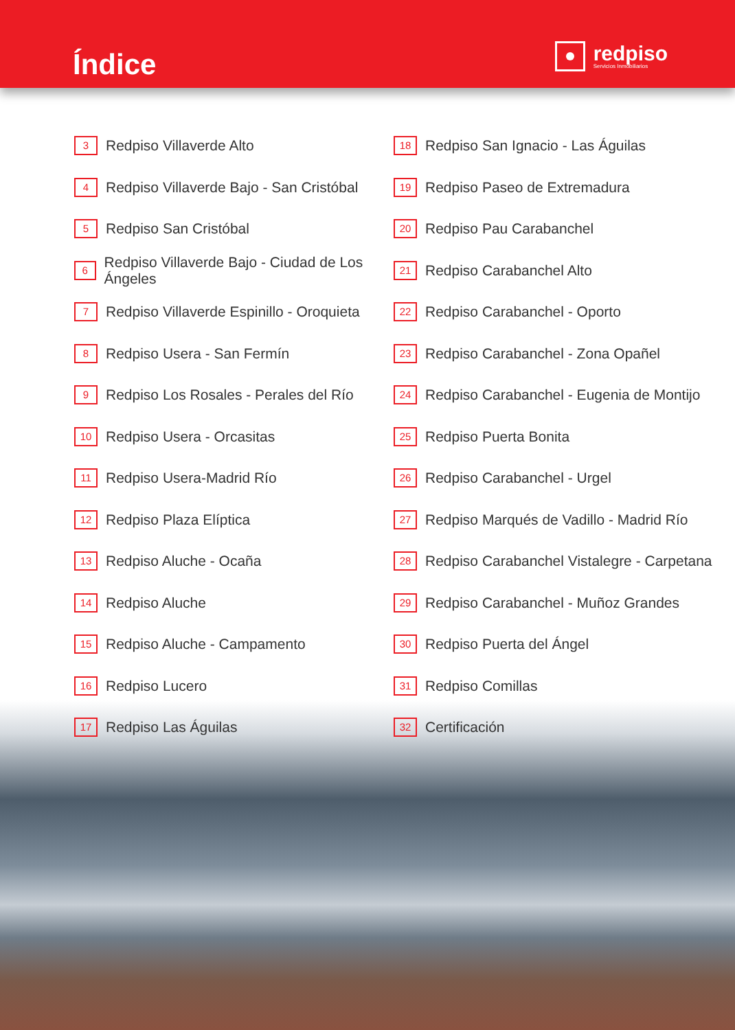Índice
redpiso
Servicios Inmobiliarios
3
Redpiso Villaverde Alto
4
Redpiso Villaverde Bajo - San Cristóbal
5
Redpiso San Cristóbal
6
Redpiso Villaverde Bajo - Ciudad de Los Ángeles
7
Redpiso Villaverde Espinillo - Oroquieta
8
Redpiso Usera - San Fermín
9
Redpiso Los Rosales - Perales del Río
10
Redpiso Usera - Orcasitas
11
Redpiso Usera-Madrid Río
12
Redpiso Plaza Elíptica
13
Redpiso Aluche - Ocaña
14
Redpiso Aluche
15
Redpiso Aluche - Campamento
16
Redpiso Lucero
17
Redpiso Las Águilas
18
Redpiso San Ignacio - Las Águilas
19
Redpiso Paseo de Extremadura
20
Redpiso Pau Carabanchel
21
Redpiso Carabanchel Alto
22
Redpiso Carabanchel - Oporto
23
Redpiso Carabanchel - Zona Opañel
24
Redpiso Carabanchel - Eugenia de Montijo
25
Redpiso Puerta Bonita
26
Redpiso Carabanchel - Urgel
27
Redpiso Marqués de Vadillo - Madrid Río
28
Redpiso Carabanchel Vistalegre - Carpetana
29
Redpiso Carabanchel - Muñoz Grandes
30
Redpiso Puerta del Ángel
31
Redpiso Comillas
32
Certificación